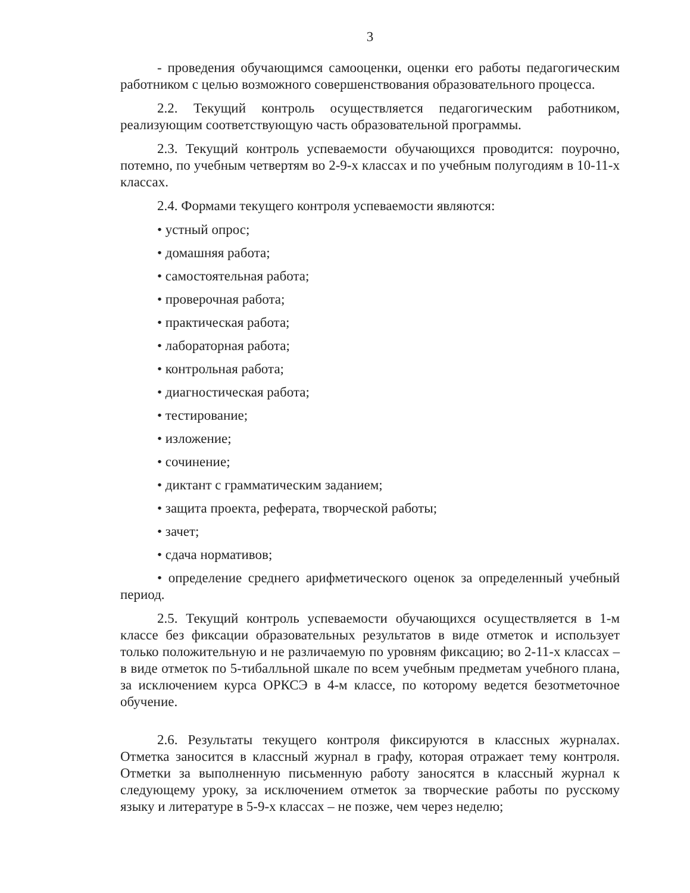3
- проведения обучающимся самооценки, оценки его работы педагогическим работником с целью возможного совершенствования образовательного процесса.
2.2. Текущий контроль осуществляется педагогическим работником, реализующим соответствующую часть образовательной программы.
2.3. Текущий контроль успеваемости обучающихся проводится: поурочно, потемно, по учебным четвертям во 2-9-х классах и по учебным полугодиям в 10-11-х классах.
2.4. Формами текущего контроля успеваемости являются:
• устный опрос;
• домашняя работа;
• самостоятельная работа;
• проверочная работа;
• практическая работа;
• лабораторная работа;
• контрольная работа;
• диагностическая работа;
• тестирование;
• изложение;
• сочинение;
• диктант с грамматическим заданием;
• защита проекта, реферата, творческой работы;
• зачет;
• сдача нормативов;
• определение среднего арифметического оценок за определенный учебный период.
2.5. Текущий контроль успеваемости обучающихся осуществляется в 1-м классе без фиксации образовательных результатов в виде отметок и использует только положительную и не различаемую по уровням фиксацию; во 2-11-х классах – в виде отметок по 5-тибалльной шкале по всем учебным предметам учебного плана, за исключением курса ОРКСЭ в 4-м классе, по которому ведется безотметочное обучение.
2.6. Результаты текущего контроля фиксируются в классных журналах. Отметка заносится в классный журнал в графу, которая отражает тему контроля. Отметки за выполненную письменную работу заносятся в классный журнал к следующему уроку, за исключением отметок за творческие работы по русскому языку и литературе в 5-9-х классах – не позже, чем через неделю;